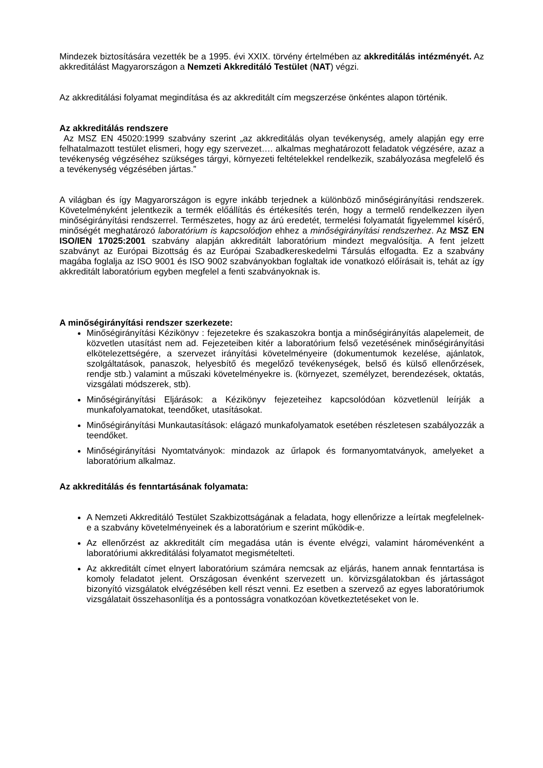Mindezek biztosítására vezették be a 1995. évi XXIX. törvény értelmében az akkreditálás intézményét. Az akkreditálást Magyarországon a Nemzeti Akkreditáló Testület (NAT) végzi.
Az akkreditálási folyamat megindítása és az akkreditált cím megszerzése önkéntes alapon történik.
Az akkreditálás rendszere
Az MSZ EN 45020:1999 szabvány szerint „az akkreditálás olyan tevékenység, amely alapján egy erre felhatalmazott testület elismeri, hogy egy szervezet…. alkalmas meghatározott feladatok végzésére, azaz a tevékenység végzéséhez szükséges tárgyi, környezeti feltételekkel rendelkezik, szabályozása megfelelő és a tevékenység végzésében jártas.”
A világban és így Magyarországon is egyre inkább terjednek a különböző minőségirányítási rendszerek. Követelményként jelentkezik a termék előállítás és értékesítés terén, hogy a termelő rendelkezzen ilyen minőségirányítási rendszerrel. Természetes, hogy az árú eredetét, termelési folyamatát figyelemmel kísérő, minőségét meghatározó laboratórium is kapcsolódjon ehhez a minőségirányítási rendszerhez. Az MSZ EN ISO/IEN 17025:2001 szabvány alapján akkreditált laboratórium mindezt megvalósítja. A fent jelzett szabványt az Európai Bizottság és az Európai Szabadkereskedelmi Társulás elfogadta. Ez a szabvány magába foglalja az ISO 9001 és ISO 9002 szabványokban foglaltak ide vonatkozó előírásait is, tehát az így akkreditált laboratórium egyben megfelel a fenti szabványoknak is.
A minőségirányítási rendszer szerkezete:
Minőségirányítási Kézikönyv : fejezetekre és szakaszokra bontja a minőségirányítás alapelemeit, de közvetlen utasítást nem ad. Fejezeteiben kitér a laboratórium felső vezetésének minőségirányítási elkötelezettségére, a szervezet irányítási követelményeire (dokumentumok kezelése, ajánlatok, szolgáltatások, panaszok, helyesbítő és megelőző tevékenységek, belső és külső ellenőrzések, rendje stb.) valamint a műszaki követelményekre is. (környezet, személyzet, berendezések, oktatás, vizsgálati módszerek, stb).
Minőségirányítási Eljárások: a Kézikönyv fejezeteihez kapcsolódóan közvetlenül leírják a munkafolyamatokat, teendőket, utasításokat.
Minőségirányítási Munkautasítások: elágazó munkafolyamatok esetében részletesen szabályozzák a teendőket.
Minőségirányítási Nyomtatványok: mindazok az űrlapok és formanyomtatványok, amelyeket a laboratórium alkalmaz.
Az akkreditálás és fenntartásának folyamata:
A Nemzeti Akkreditáló Testület Szakbizottságának a feladata, hogy ellenőrizze a leírtak megfelelnek-e a szabvány követelményeinek és a laboratórium e szerint működik-e.
Az ellenőrzést az akkreditált cím megadása után is évente elvégzi, valamint háromévenként a laboratóriumi akkreditálási folyamatot megismételteti.
Az akkreditált címet elnyert laboratórium számára nemcsak az eljárás, hanem annak fenntartása is komoly feladatot jelent. Országosan évenként szervezett un. körvizsgálatokban és jártasságot bizonyító vizsgálatok elvégzésében kell részt venni. Ez esetben a szervező az egyes laboratóriumok vizsgálatait összehasonlítja és a pontosságra vonatkozóan következtetéseket von le.